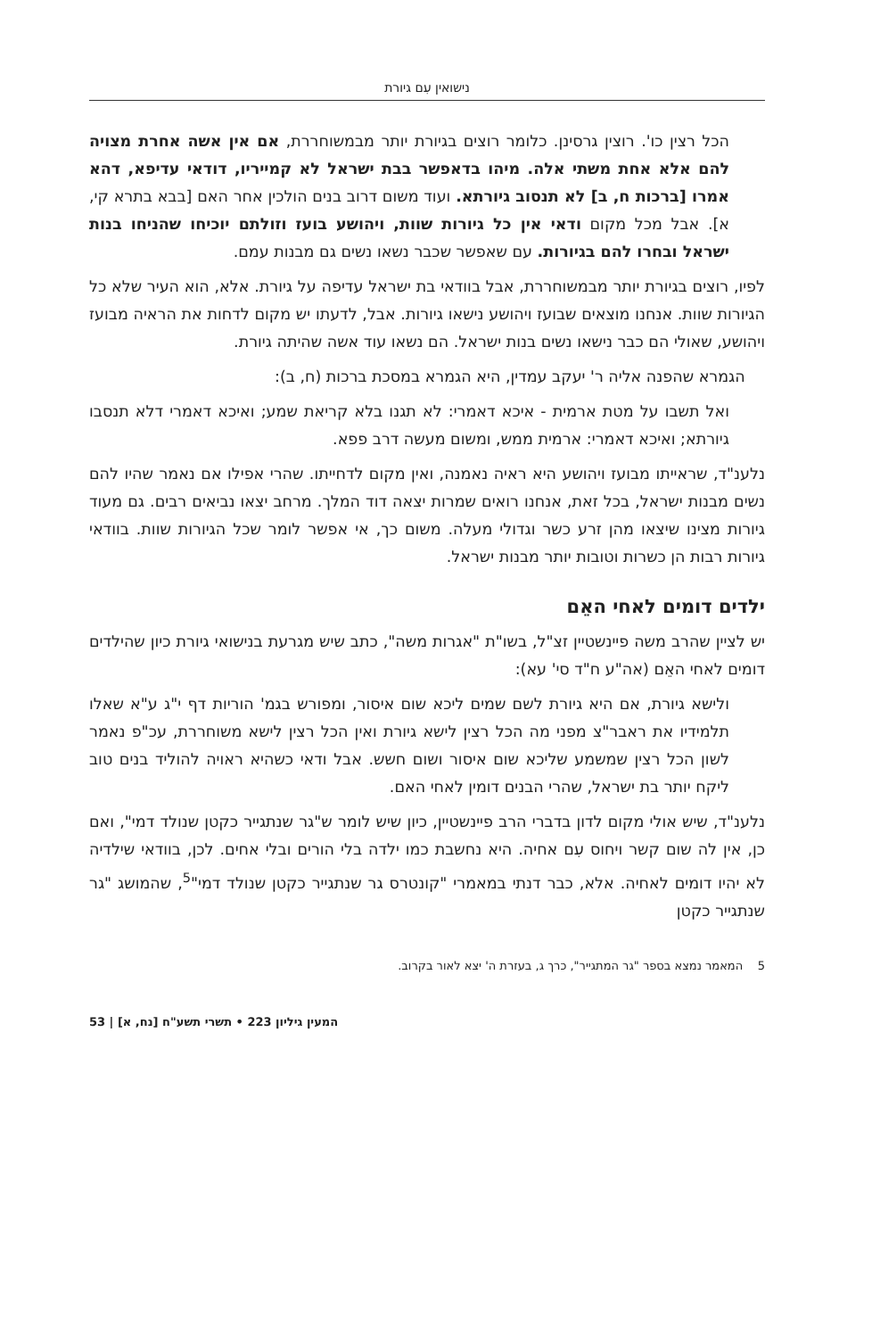נישואין עִם גיורת
הכל רצין כו'. רוצין גרסינן. כלומר רוצים בגיורת יותר מבמשוחררת, אם אין אשה אחרת מצויה להם אלא אחת משתי אלה. מיהו בדאפשר בבת ישראל לא קמייריו, דודאי עדיפא, דהא אמרו [ברכות ח, ב] לא תנסוב גיורתא. ועוד משום דרוב בנים הולכין אחר האם [בבא בתרא קי, א]. אבל מכל מקום ודאי אין כל גיורות שוות, ויהושע בועז וזולתם יוכיחו שהניחו בנות ישראל ובחרו להם בגיורות. עם שאפשר שכבר נשאו נשים גם מבנות עמם.
לפיו, רוצים בגיורת יותר מבמשוחררת, אבל בוודאי בת ישראל עדיפה על גיורת. אלא, הוא העיר שלא כל הגיורות שוות. אנחנו מוצאים שבועז ויהושע נישאו גיורות. אבל, לדעתו יש מקום לדחות את הראיה מבועז ויהושע, שאולי הם כבר נישאו נשים בנות ישראל. הם נשאו עוד אשה שהיתה גיורת.
הגמרא שהפנה אליה ר' יעקב עמדין, היא הגמרא במסכת ברכות (ח, ב):
ואל תשבו על מטת ארמית - איכא דאמרי: לא תגנו בלא קריאת שמע; ואיכא דאמרי דלא תנסבו גיורתא; ואיכא דאמרי: ארמית ממש, ומשום מעשה דרב פפא.
נלענ"ד, שראייתו מבועז ויהושע היא ראיה נאמנה, ואין מקום לדחייתו. שהרי אפילו אם נאמר שהיו להם נשים מבנות ישראל, בכל זאת, אנחנו רואים שמרות יצאה דוד המלך. מרחב יצאו נביאים רבים. גם מעוד גיורות מצינו שיצאו מהן זרע כשר וגדולי מעלה. משום כך, אי אפשר לומר שכל הגיורות שוות. בוודאי גיורות רבות הן כשרות וטובות יותר מבנות ישראל.
ילדים דומים לאחי האֵם
יש לציין שהרב משה פיינשטיין זצ"ל, בשו"ת "אגרות משה", כתב שיש מגרעת בנישואי גיורת כיון שהילדים דומים לאחי האֵם (אה"ע ח"ד סי' עא):
ולישא גיורת, אם היא גיורת לשם שמים ליכא שום איסור, ומפורש בגמ' הוריות דף י"ג ע"א שאלו תלמידיו את ראבר"צ מפני מה הכל רצין לישא גיורת ואין הכל רצין לישא משוחררת, עכ"פ נאמר לשון הכל רצין שמשמע שליכא שום איסור ושום חשש. אבל ודאי כשהיא ראויה להוליד בנים טוב ליקח יותר בת ישראל, שהרי הבנים דומין לאחי האם.
נלענ"ד, שיש אולי מקום לדון בדברי הרב פיינשטיין, כיון שיש לומר ש"גר שנתגייר כקטן שנולד דמי", ואם כן, אין לה שום קשר ויחוס עִם אחיה. היא נחשבת כמו ילדה בלי הורים ובלי אחים. לכן, בוודאי שילדיה לא יהיו דומים לאחיה. אלא, כבר דנתי במאמרי "קונטרס גר שנתגייר כקטן שנולד דמי"<sup>5</sup>, שהמושג "גר שנתגייר כקטן
5 המאמר נמצא בספר "גר המתגייר", כרך ג, בעזרת ה' יצא לאור בקרוב.
המעין גיליון 223 • תשרי תשע"ח [נח, א] | 53